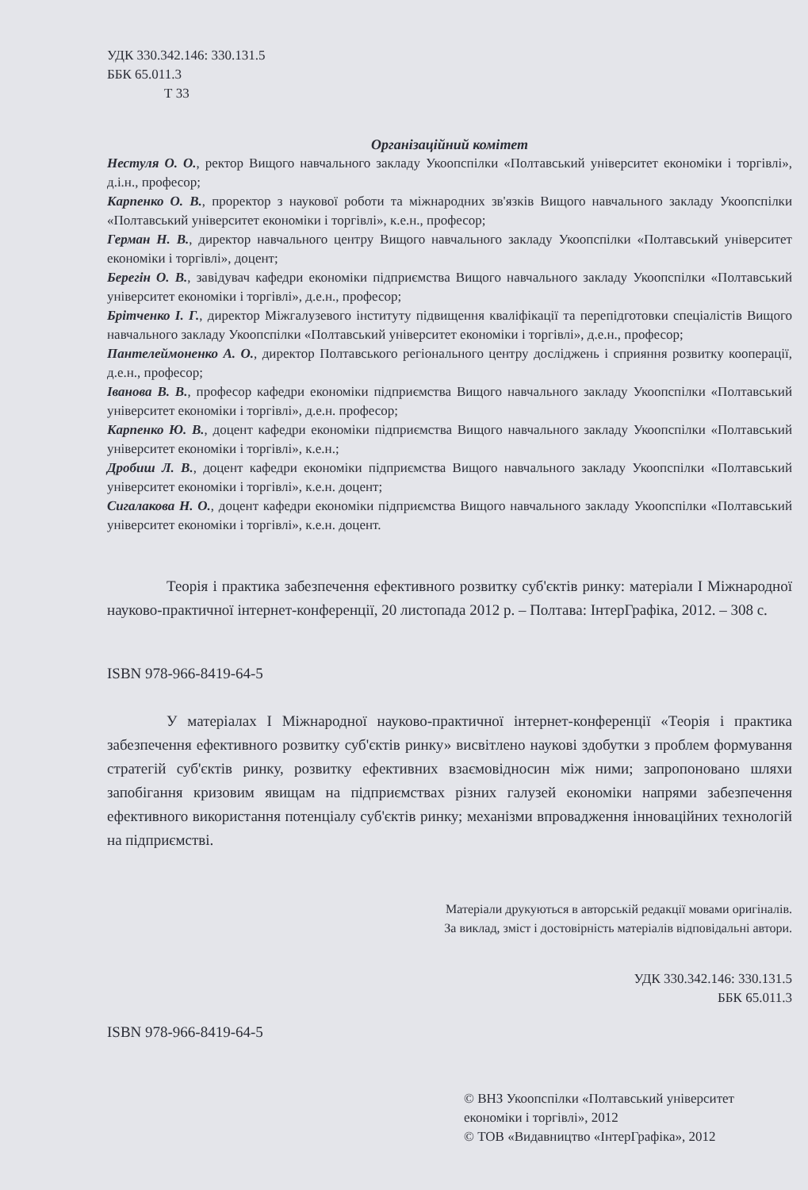УДК 330.342.146: 330.131.5
ББК 65.011.3
Т 33
Організаційний комітет
Нестуля О. О., ректор Вищого навчального закладу Укоопспілки «Полтавський університет економіки і торгівлі», д.і.н., професор;
Карпенко О. В., проректор з наукової роботи та міжнародних зв'язків Вищого навчального закладу Укоопспілки «Полтавський університет економіки і торгівлі», к.е.н., професор;
Герман Н. В., директор навчального центру Вищого навчального закладу Укоопспілки «Полтавський університет економіки і торгівлі», доцент;
Берегін О. В., завідувач кафедри економіки підприємства Вищого навчального закладу Укоопспілки «Полтавський університет економіки і торгівлі», д.е.н., професор;
Брітченко І. Г., директор Міжгалузевого інституту підвищення кваліфікації та перепідготовки спеціалістів Вищого навчального закладу Укоопспілки «Полтавський університет економіки і торгівлі», д.е.н., професор;
Пантелеймоненко А. О., директор Полтавського регіонального центру досліджень і сприяння розвитку кооперації, д.е.н., професор;
Іванова В. В., професор кафедри економіки підприємства Вищого навчального закладу Укоопспілки «Полтавський університет економіки і торгівлі», д.е.н. професор;
Карпенко Ю. В., доцент кафедри економіки підприємства Вищого навчального закладу Укоопспілки «Полтавський університет економіки і торгівлі», к.е.н.;
Дробиш Л. В., доцент кафедри економіки підприємства Вищого навчального закладу Укоопспілки «Полтавський університет економіки і торгівлі», к.е.н. доцент;
Сигалакова Н. О., доцент кафедри економіки підприємства Вищого навчального закладу Укоопспілки «Полтавський університет економіки і торгівлі», к.е.н. доцент.
Теорія і практика забезпечення ефективного розвитку суб'єктів ринку: матеріали І Міжнародної науково-практичної інтернет-конференції, 20 листопада 2012 р. – Полтава: ІнтерГрафіка, 2012. – 308 с.
ISBN 978-966-8419-64-5
У матеріалах І Міжнародної науково-практичної інтернет-конференції «Теорія і практика забезпечення ефективного розвитку суб'єктів ринку» висвітлено наукові здобутки з проблем формування стратегій суб'єктів ринку, розвитку ефективних взаємовідносин між ними; запропоновано шляхи запобігання кризовим явищам на підприємствах різних галузей економіки напрями забезпечення ефективного використання потенціалу суб'єктів ринку; механізми впровадження інноваційних технологій на підприємстві.
Матеріали друкуються в авторській редакції мовами оригіналів.
За виклад, зміст і достовірність матеріалів відповідальні автори.
УДК 330.342.146: 330.131.5
ББК 65.011.3
ISBN 978-966-8419-64-5
© ВНЗ Укоопспілки «Полтавський університет економіки і торгівлі», 2012
© ТОВ «Видавництво «ІнтерГрафіка», 2012